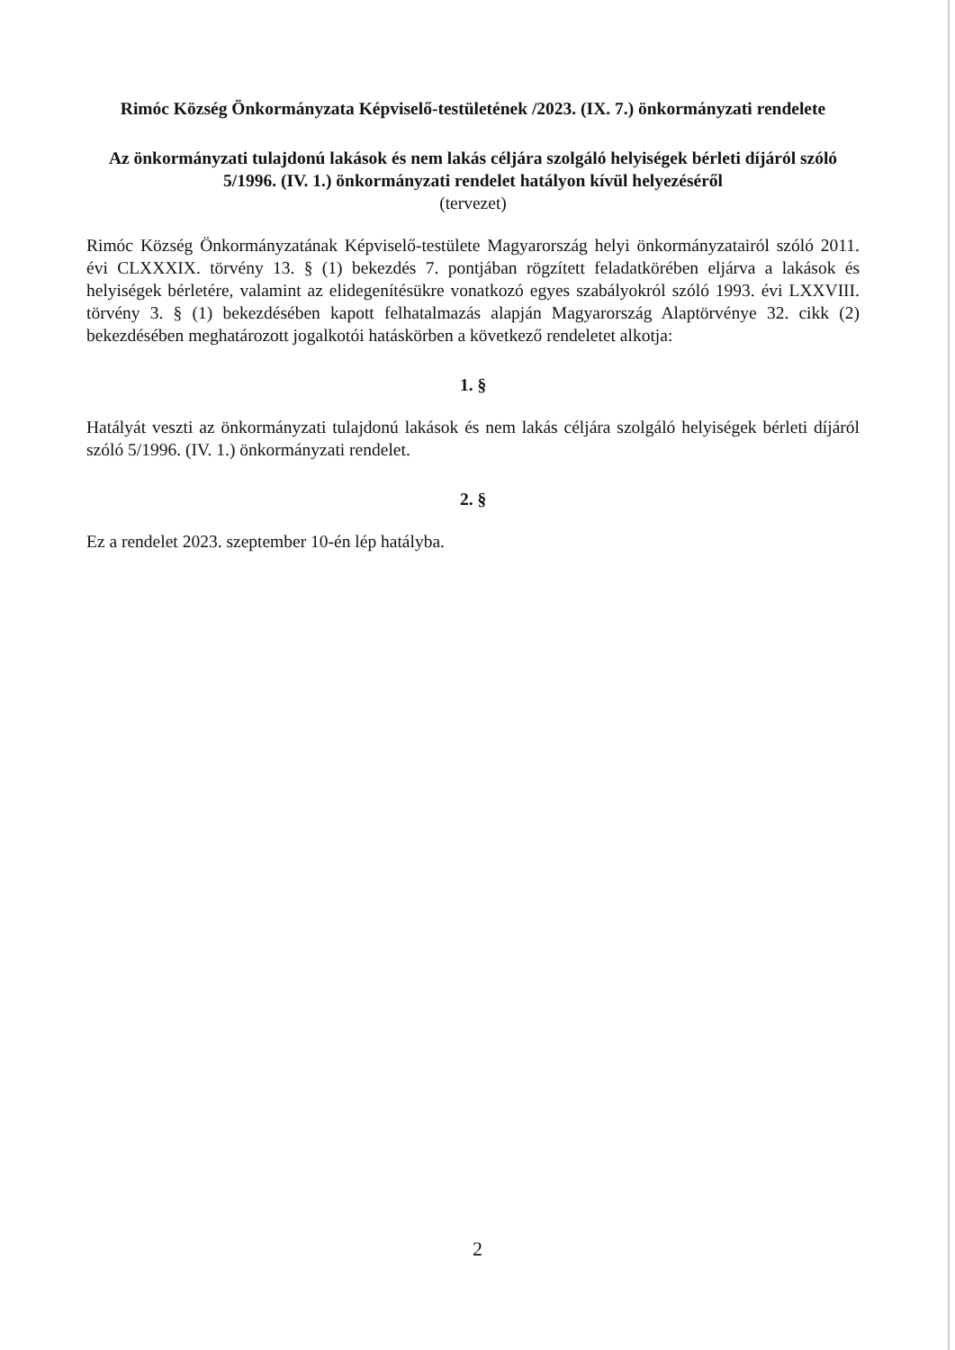Rimóc Község Önkormányzata Képviselő-testületének /2023. (IX. 7.) önkormányzati rendelete
Az önkormányzati tulajdonú lakások és nem lakás céljára szolgáló helyiségek bérleti díjáról szóló 5/1996. (IV. 1.) önkormányzati rendelet hatályon kívül helyezéséről
(tervezet)
Rimóc Község Önkormányzatának Képviselő-testülete Magyarország helyi önkormányzatairól szóló 2011. évi CLXXXIX. törvény 13. § (1) bekezdés 7. pontjában rögzített feladatkörében eljárva a lakások és helyiségek bérletére, valamint az elidegenítésükre vonatkozó egyes szabályokról szóló 1993. évi LXXVIII. törvény 3. § (1) bekezdésében kapott felhatalmazás alapján Magyarország Alaptörvénye 32. cikk (2) bekezdésében meghatározott jogalkotói hatáskörben a következő rendeletet alkotja:
1. §
Hatályát veszti az önkormányzati tulajdonú lakások és nem lakás céljára szolgáló helyiségek bérleti díjáról szóló 5/1996. (IV. 1.) önkormányzati rendelet.
2. §
Ez a rendelet 2023. szeptember 10-én lép hatályba.
2